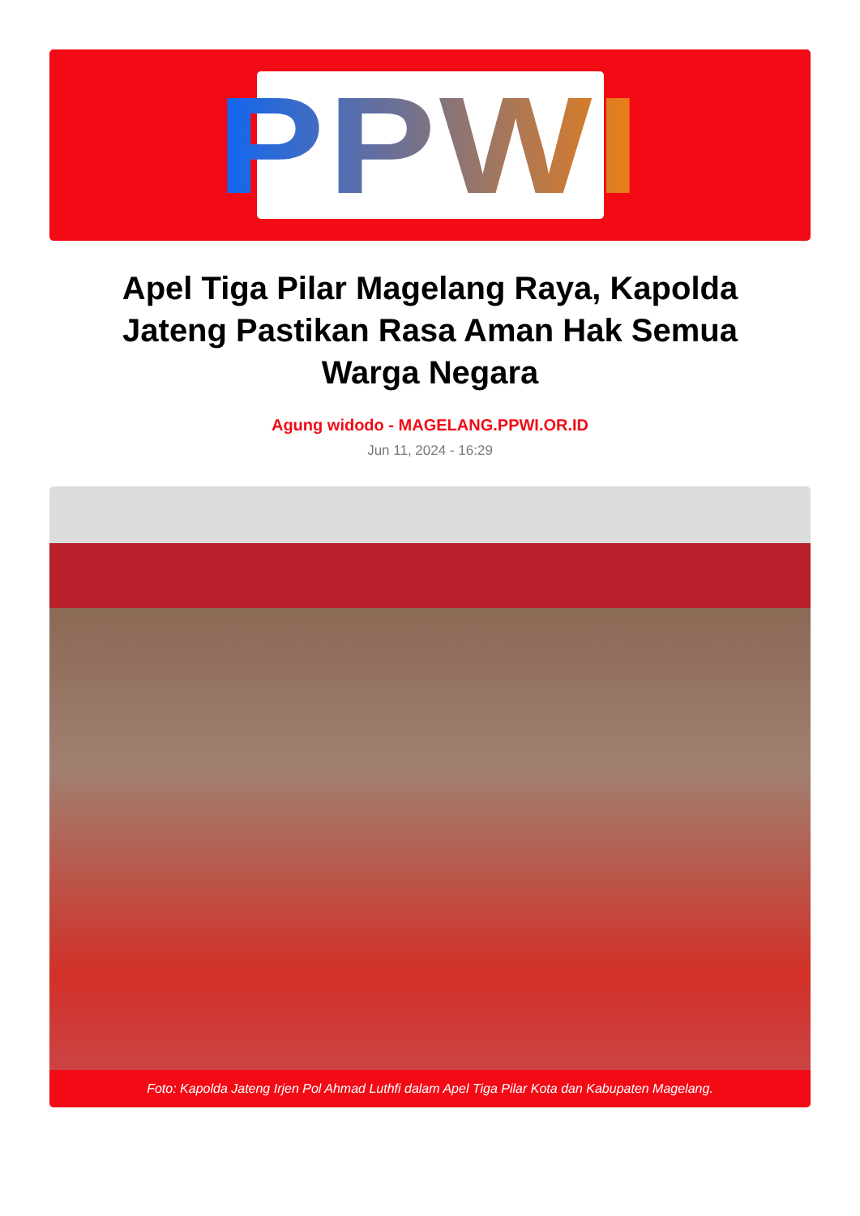PPWI
Apel Tiga Pilar Magelang Raya, Kapolda Jateng Pastikan Rasa Aman Hak Semua Warga Negara
Agung widodo - MAGELANG.PPWI.OR.ID
Jun 11, 2024 - 16:29
Foto: Kapolda Jateng Irjen Pol Ahmad Luthfi dalam Apel Tiga Pilar Kota dan Kabupaten Magelang.